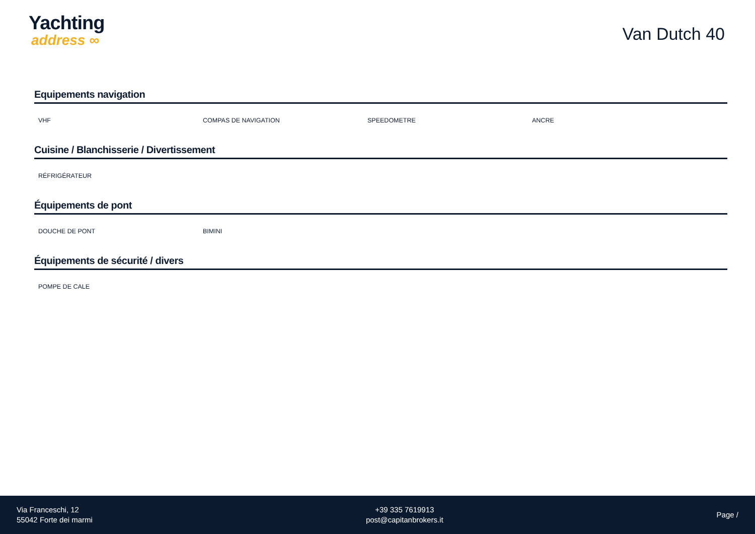Yachting
address ∞
Van Dutch 40
Equipements navigation
VHF COMPAS DE NAVIGATION SPEEDOMETRE ANCRE
Cuisine / Blanchisserie / Divertissement
RÉFRIGÉRATEUR
Équipements de pont
DOUCHE DE PONT BIMINI
Équipements de sécurité / divers
POMPE DE CALE
Via Franceschi, 12
55042 Forte dei marmi
+39 335 7619913
post@capitanbrokers.it
Page /